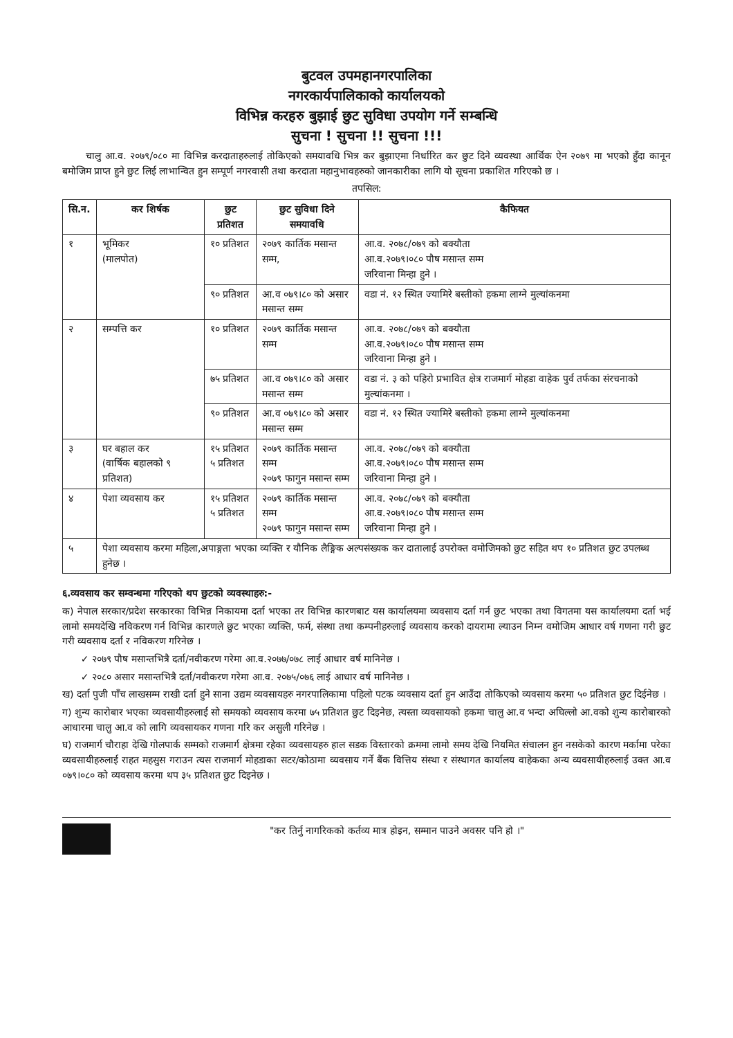बुटवल उपमहानगरपालिका
नगरकार्यपालिकाको कार्यालयको
विभिन्न करहरु बुझाई छुट सुविधा उपयोग गर्ने सम्बन्धि
सुचना ! सुचना !! सुचना !!!
चालु आ.व. २०७९/०८० मा विभिन्न करदाताहरुलाई तोकिएको समयावधि भित्र कर बुझाएमा निर्धारित कर छुट दिने व्यवस्था आर्थिक ऐन २०७९ मा भएको हुँदा कानून बमोजिम प्राप्त हुने छुट लिई लाभान्वित हुन सम्पूर्ण नगरवासी तथा करदाता महानुभावहरुको जानकारीका लागि यो सूचना प्रकाशित गरिएको छ ।
तपसिल:
| सि.न. | कर शिर्षक | छुट प्रतिशत | छुट सुविधा दिने समयावधि | कैफियत |
| --- | --- | --- | --- | --- |
| १ | भूमिकर (मालपोत) | १० प्रतिशत | २०७९ कार्तिक मसान्त सम्म, | आ.व. २०७८/०७९ को बक्यौता आ.व.२०७९।०८० पौष मसान्त सम्म जरिवाना मिन्हा हुने । |
| | | ९० प्रतिशत | आ.व ०७९।८० को असार मसान्त सम्म | वडा नं. १२ स्थित ज्यामिरे बस्तीको हकमा लाग्ने मुल्यांकनमा |
| २ | सम्पत्ति कर | १० प्रतिशत | २०७९ कार्तिक मसान्त सम्म | आ.व. २०७८/०७९ को बक्यौता आ.व.२०७९।०८० पौष मसान्त सम्म जरिवाना मिन्हा हुने । |
| | | ७५ प्रतिशत | आ.व ०७९।८० को असार मसान्त सम्म | वडा नं. ३ को पहिरो प्रभावित क्षेत्र राजमार्ग मोहडा वाहेक पुर्व तर्फका संरचनाको मुल्यांकनमा । |
| | | ९० प्रतिशत | आ.व ०७९।८० को असार मसान्त सम्म | वडा नं. १२ स्थित ज्यामिरे बस्तीको हकमा लाग्ने मुल्यांकनमा |
| ३ | घर बहाल कर (वार्षिक बहालको ९ प्रतिशत) | १५ प्रतिशत ५ प्रतिशत | २०७९ कार्तिक मसान्त सम्म २०७९ फागुन मसान्त सम्म | आ.व. २०७८/०७९ को बक्यौता आ.व.२०७९।०८० पौष मसान्त सम्म जरिवाना मिन्हा हुने । |
| ४ | पेशा व्यवसाय कर | १५ प्रतिशत ५ प्रतिशत | २०७९ कार्तिक मसान्त सम्म २०७९ फागुन मसान्त सम्म | आ.व. २०७८/०७९ को बक्यौता आ.व.२०७९।०८० पौष मसान्त सम्म जरिवाना मिन्हा हुने । |
| ५ | पेशा व्यवसाय करमा महिला,अपाङ्गता भएका व्यक्ति र यौनिक लैङ्गिक अल्पसंख्यक कर दातालाई उपरोक्त वमोजिमको छुट सहित थप १० प्रतिशत छुट उपलब्ध हुनेछ । | | | |
६.व्यवसाय कर सम्वन्धमा गरिएको थप छुटको व्यवस्थाहरु:-
क) नेपाल सरकार/प्रदेश सरकारका विभिन्न निकायमा दर्ता भएका तर विभिन्न कारणबाट यस कार्यालयमा व्यवसाय दर्ता गर्न छुट भएका तथा विगतमा यस कार्यालयमा दर्ता भई लामो समयदेखि नविकरण गर्न विभिन्न कारणले छुट भएका व्यक्ति, फर्म, संस्था तथा कम्पनीहरुलाई व्यवसाय करको दायरामा ल्याउन निम्न वमोजिम आधार वर्ष गणना गरी छुट गरी व्यवसाय दर्ता र नविकरण गरिनेछ ।
✓ २०७९ पौष मसान्तभित्रै दर्ता/नवीकरण गरेमा आ.व.२०७७/०७८ लाई आधार वर्ष मानिनेछ ।
✓ २०८० असार मसान्तभित्रै दर्ता/नवीकरण गरेमा आ.व. २०७५/०७६ लाई आधार वर्ष मानिनेछ ।
ख) दर्ता पुजी पाँच लाखसम्म राखी दर्ता हुने साना उद्यम व्यवसायहरु नगरपालिकामा पहिलो पटक व्यवसाय दर्ता हुन आउँदा तोकिएको व्यवसाय करमा ५० प्रतिशत छुट दिईनेछ ।
ग) शुन्य कारोबार भएका व्यवसायीहरुलाई सो समयको व्यवसाय करमा ७५ प्रतिशत छुट दिइनेछ, त्यस्ता व्यवसायको हकमा चालु आ.व भन्दा अघिल्लो आ.वको शुन्य कारोबारको आधारमा चालु आ.व को लागि व्यवसायकर गणना गरि कर असुली गरिनेछ ।
घ) राजमार्ग चौराहा देखि गोलपार्क सम्मको राजमार्ग क्षेत्रमा रहेका व्यवसायहरु हाल सडक विस्तारको क्रममा लामो समय देखि नियमित संचालन हुन नसकेको कारण मर्कामा परेका व्यवसायीहरुलाई राहत महसुस गराउन त्यस राजमार्ग मोहडाका सटर/कोठामा व्यवसाय गर्ने बैंक वित्तिय संस्था र संस्थागत कार्यालय वाहेकका अन्य व्यवसायीहरुलाई उक्त आ.व ०७९।०८० को व्यवसाय करमा थप ३५ प्रतिशत छुट दिइनेछ ।
"कर तिर्नु नागरिकको कर्तव्य मात्र होइन, सम्मान पाउने अवसर पनि हो ।"